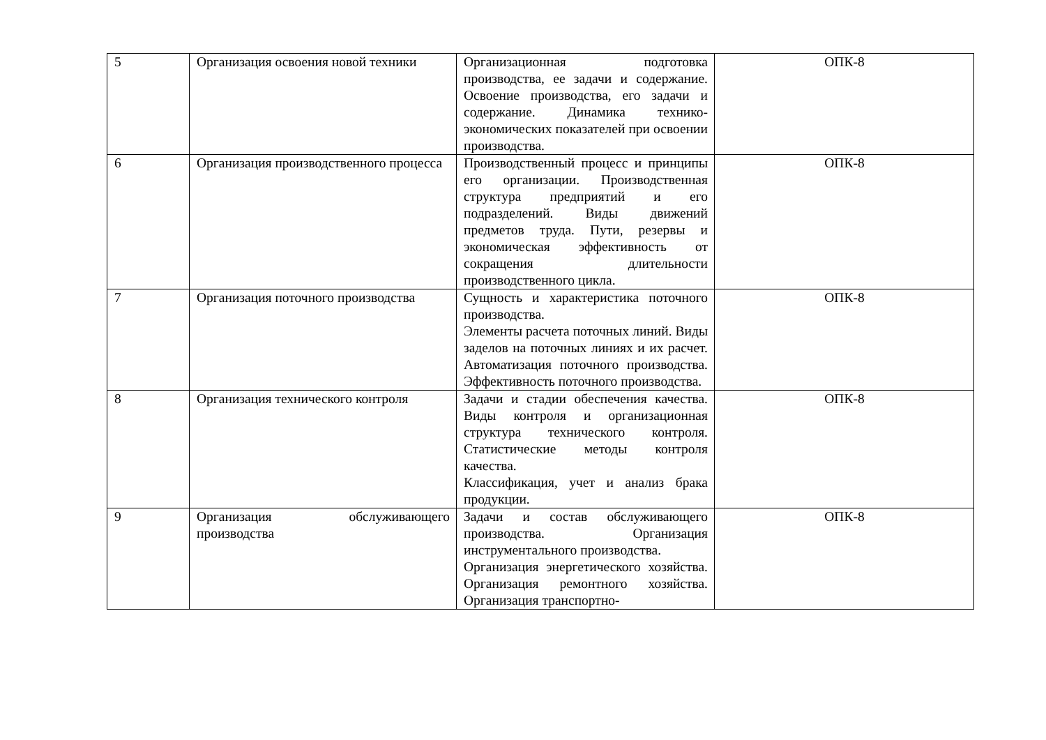| 5 | Организация освоения новой техники | Организационная подготовка производства, ее задачи и содержание. Освоение производства, его задачи и содержание. Динамика технико-экономических показателей при освоении производства. | ОПК-8 |
| 6 | Организация производственного процесса | Производственный процесс и принципы его организации. Производственная структура предприятий и его подразделений. Виды движений предметов труда. Пути, резервы и экономическая эффективность от сокращения длительности производственного цикла. | ОПК-8 |
| 7 | Организация поточного производства | Сущность и характеристика поточного производства. Элементы расчета поточных линий. Виды заделов на поточных линиях и их расчет. Автоматизация поточного производства. Эффективность поточного производства. | ОПК-8 |
| 8 | Организация технического контроля | Задачи и стадии обеспечения качества. Виды контроля и организационная структура технического контроля. Статистические методы контроля качества. Классификация, учет и анализ брака продукции. | ОПК-8 |
| 9 | Организация обслуживающего производства | Задачи и состав обслуживающего производства. Организация инструментального производства. Организация энергетического хозяйства. Организация ремонтного хозяйства. Организация транспортно- | ОПК-8 |